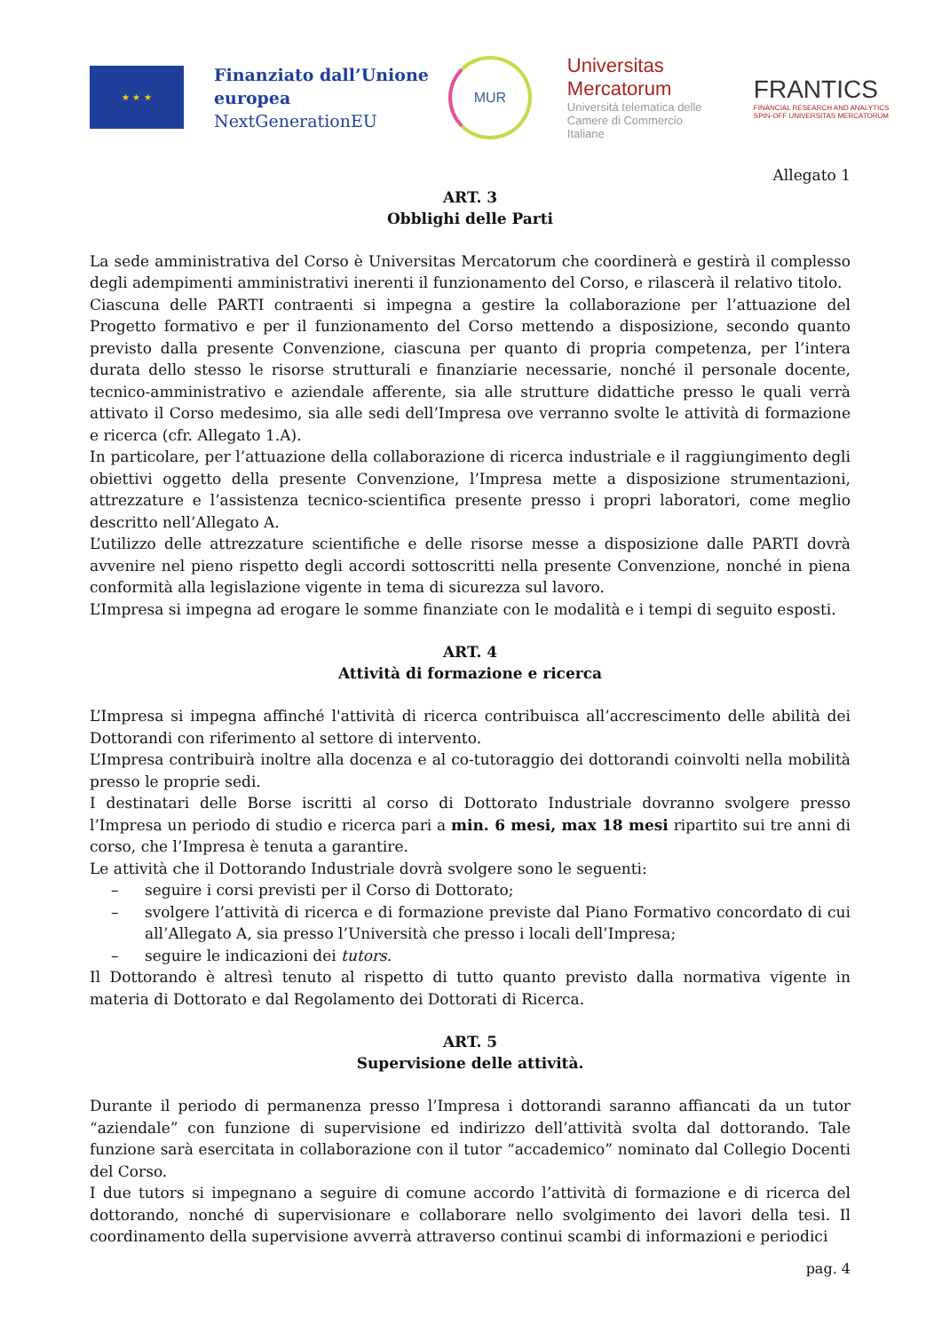★ ★ ★
Finanziato dall’Unione
europea
NextGenerationEU
MUR
Universitas Mercatorum
Università telematica delle Camere di Commercio Italiane
FRANTICS
FINANCIAL RESEARCH AND ANALYTICS
SPIN-OFF UNIVERSITAS MERCATORUM
Allegato 1
ART. 3
Obblighi delle Parti
La sede amministrativa del Corso è Universitas Mercatorum che coordinerà e gestirà il complesso degli adempimenti amministrativi inerenti il funzionamento del Corso, e rilascerà il relativo titolo.
Ciascuna delle PARTI contraenti si impegna a gestire la collaborazione per l’attuazione del Progetto formativo e per il funzionamento del Corso mettendo a disposizione, secondo quanto previsto dalla presente Convenzione, ciascuna per quanto di propria competenza, per l’intera durata dello stesso le risorse strutturali e finanziarie necessarie, nonché il personale docente, tecnico-amministrativo e aziendale afferente, sia alle strutture didattiche presso le quali verrà attivato il Corso medesimo, sia alle sedi dell’Impresa ove verranno svolte le attività di formazione e ricerca (cfr. Allegato 1.A).
In particolare, per l’attuazione della collaborazione di ricerca industriale e il raggiungimento degli obiettivi oggetto della presente Convenzione, l’Impresa mette a disposizione strumentazioni, attrezzature e l’assistenza tecnico-scientifica presente presso i propri laboratori, come meglio descritto nell’Allegato A.
L’utilizzo delle attrezzature scientifiche e delle risorse messe a disposizione dalle PARTI dovrà avvenire nel pieno rispetto degli accordi sottoscritti nella presente Convenzione, nonché in piena conformità alla legislazione vigente in tema di sicurezza sul lavoro.
L’Impresa si impegna ad erogare le somme finanziate con le modalità e i tempi di seguito esposti.
ART. 4
Attività di formazione e ricerca
L’Impresa si impegna affinché l'attività di ricerca contribuisca all’accrescimento delle abilità dei Dottorandi con riferimento al settore di intervento.
L’Impresa contribuirà inoltre alla docenza e al co-tutoraggio dei dottorandi coinvolti nella mobilità presso le proprie sedi.
I destinatari delle Borse iscritti al corso di Dottorato Industriale dovranno svolgere presso l’Impresa un periodo di studio e ricerca pari a min. 6 mesi, max 18 mesi ripartito sui tre anni di corso, che l’Impresa è tenuta a garantire.
Le attività che il Dottorando Industriale dovrà svolgere sono le seguenti:
– seguire i corsi previsti per il Corso di Dottorato;
– svolgere l’attività di ricerca e di formazione previste dal Piano Formativo concordato di cui all’Allegato A, sia presso l’Università che presso i locali dell’Impresa;
– seguire le indicazioni dei tutors.
Il Dottorando è altresì tenuto al rispetto di tutto quanto previsto dalla normativa vigente in materia di Dottorato e dal Regolamento dei Dottorati di Ricerca.
ART. 5
Supervisione delle attività.
Durante il periodo di permanenza presso l’Impresa i dottorandi saranno affiancati da un tutor “aziendale” con funzione di supervisione ed indirizzo dell’attività svolta dal dottorando. Tale funzione sarà esercitata in collaborazione con il tutor “accademico” nominato dal Collegio Docenti del Corso.
I due tutors si impegnano a seguire di comune accordo l’attività di formazione e di ricerca del dottorando, nonché di supervisionare e collaborare nello svolgimento dei lavori della tesi. Il coordinamento della supervisione avverrà attraverso continui scambi di informazioni e periodici
pag. 4